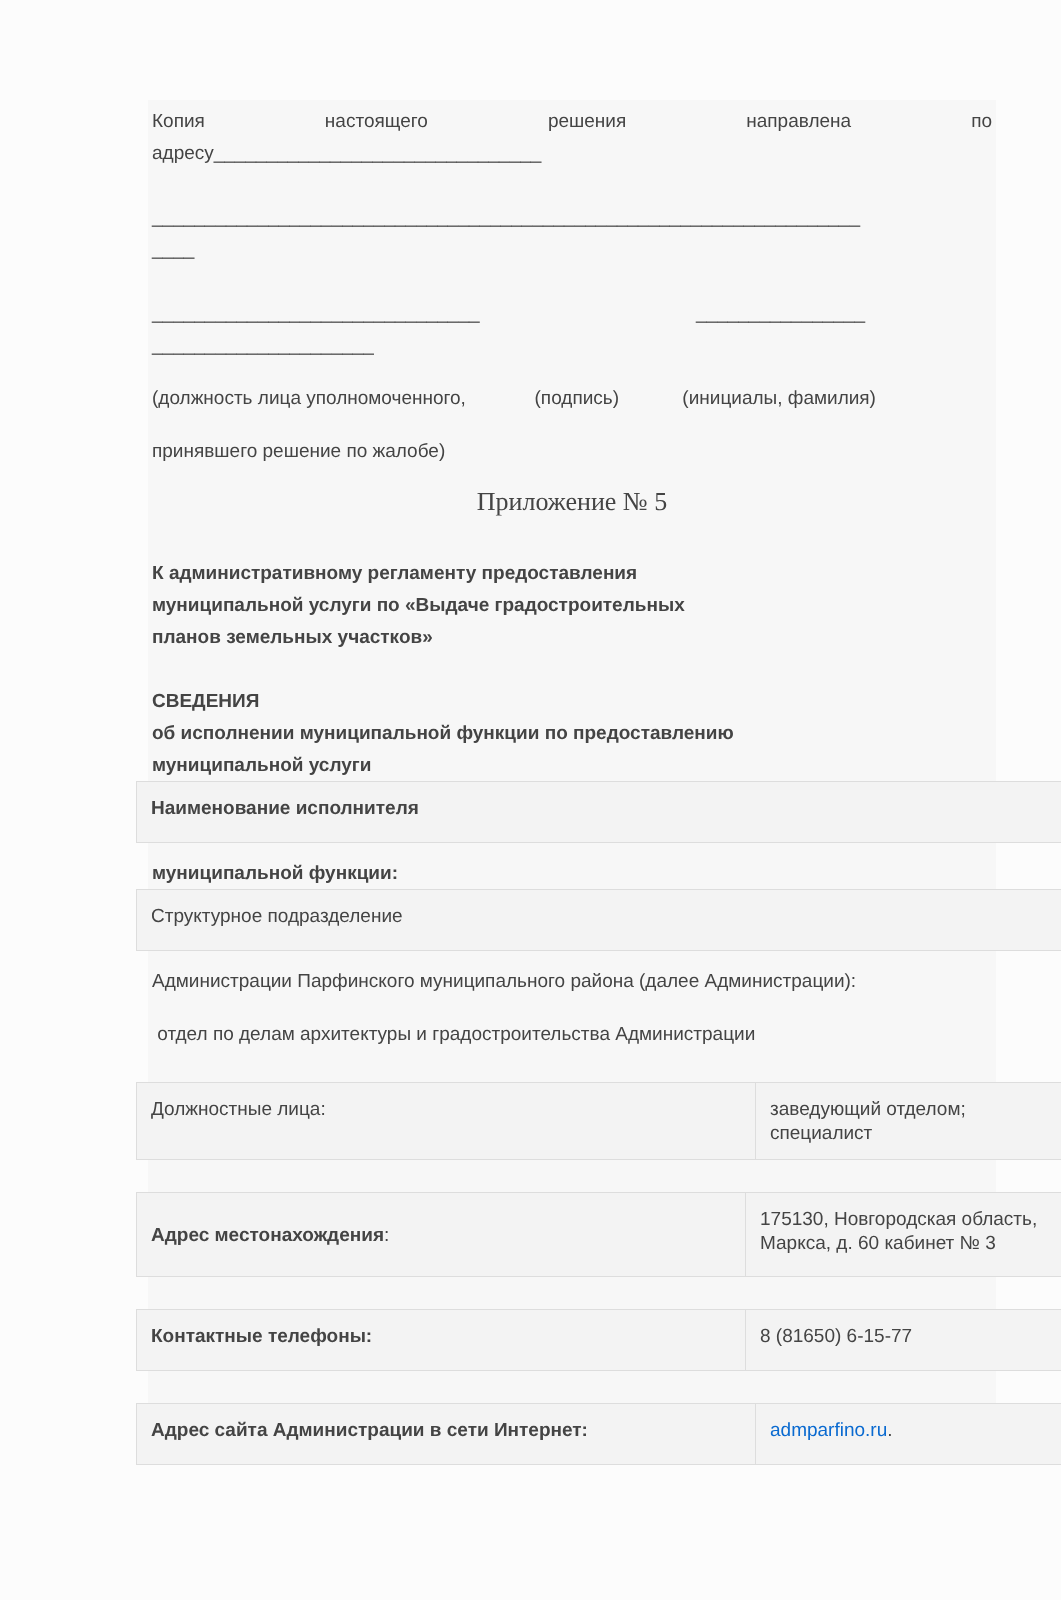Копия настоящего решения направлена по
адресу_______________________________
___________________________________________________________________
____
_______________________________ ________________
_____________________
(должность лица уполномоченного, (подпись) (инициалы, фамилия)
принявшего решение по жалобе)
Приложение № 5
К административному регламенту предоставления
муниципальной услуги по «Выдаче градостроительных
планов земельных участков»
СВЕДЕНИЯ
об исполнении муниципальной функции по предоставлению
муниципальной услуги
| Наименование исполнителя |
муниципальной функции:
| Структурное подразделение |
Администрации Парфинского муниципального района (далее Администрации):
отдел по делам архитектуры и градостроительства Администрации
| Должностные лица: | заведующий отделом; специалист |
| Адрес местонахождения : | 175130, Новгородская область, Маркса, д. 60 кабинет № 3 |
| Контактные телефоны: | 8 (81650) 6-15-77 |
| Адрес сайта Администрации в сети Интернет: | admparfino.ru . |